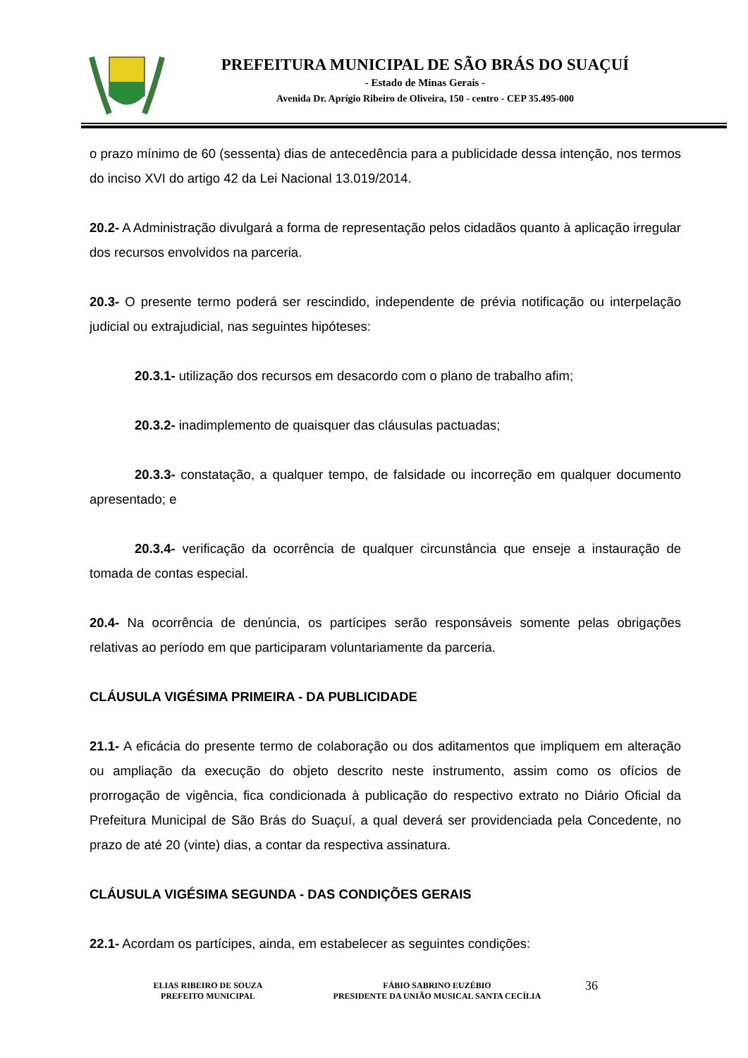PREFEITURA MUNICIPAL DE SÃO BRÁS DO SUAÇUÍ
- Estado de Minas Gerais -
Avenida Dr. Aprígio Ribeiro de Oliveira, 150 - centro - CEP 35.495-000
o prazo mínimo de 60 (sessenta) dias de antecedência para a publicidade dessa intenção, nos termos do inciso XVI do artigo 42 da Lei Nacional 13.019/2014.
20.2- A Administração divulgará a forma de representação pelos cidadãos quanto à aplicação irregular dos recursos envolvidos na parceria.
20.3- O presente termo poderá ser rescindido, independente de prévia notificação ou interpelação judicial ou extrajudicial, nas seguintes hipóteses:
20.3.1- utilização dos recursos em desacordo com o plano de trabalho afim;
20.3.2- inadimplemento de quaisquer das cláusulas pactuadas;
20.3.3- constatação, a qualquer tempo, de falsidade ou incorreção em qualquer documento apresentado; e
20.3.4- verificação da ocorrência de qualquer circunstância que enseje a instauração de tomada de contas especial.
20.4- Na ocorrência de denúncia, os partícipes serão responsáveis somente pelas obrigações relativas ao período em que participaram voluntariamente da parceria.
CLÁUSULA VIGÉSIMA PRIMEIRA - DA PUBLICIDADE
21.1- A eficácia do presente termo de colaboração ou dos aditamentos que impliquem em alteração ou ampliação da execução do objeto descrito neste instrumento, assim como os ofícios de prorrogação de vigência, fica condicionada à publicação do respectivo extrato no Diário Oficial da Prefeitura Municipal de São Brás do Suaçuí, a qual deverá ser providenciada pela Concedente, no prazo de até 20 (vinte) dias, a contar da respectiva assinatura.
CLÁUSULA VIGÉSIMA SEGUNDA - DAS CONDIÇÕES GERAIS
22.1- Acordam os partícipes, ainda, em estabelecer as seguintes condições:
ELIAS RIBEIRO DE SOUZA
PREFEITO MUNICIPAL
FÁBIO SABRINO EUZÉBIO
PRESIDENTE DA UNIÃO MUSICAL SANTA CECÍLIA
36